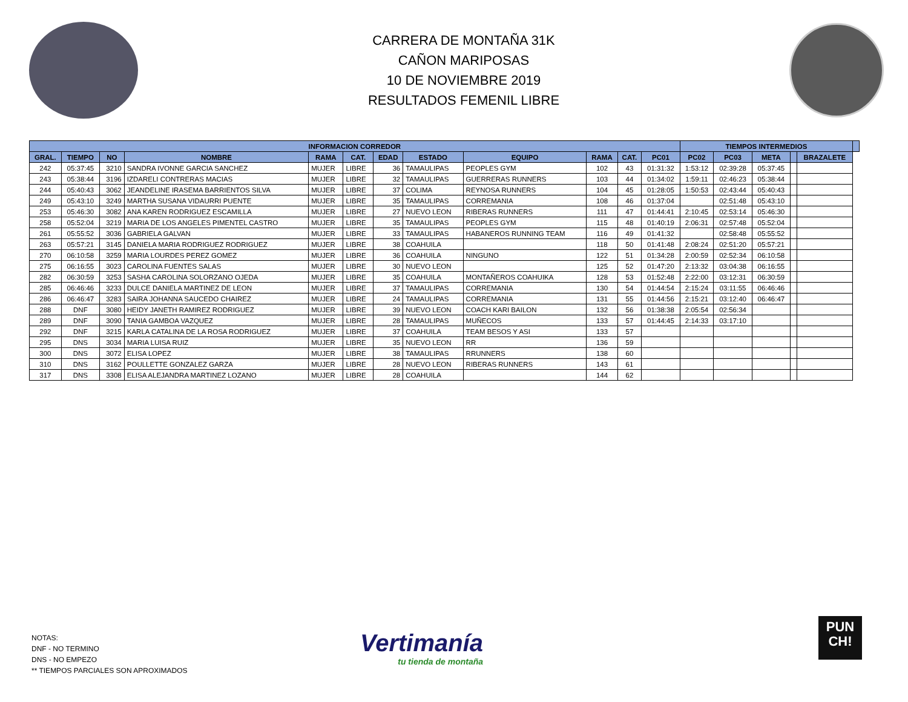CARRERA DE MONTAÑA 31K
CAÑON MARIPOSAS
10 DE NOVIEMBRE 2019
RESULTADOS FEMENIL LIBRE
| INFORMACION CORREDOR | | | | | | | | | | | | TIEMPOS INTERMEDIOS | | | | | |
| --- | --- | --- | --- | --- | --- | --- | --- | --- | --- | --- | --- | --- | --- | --- | --- | --- | --- |
| GRAL. | TIEMPO | NO | NOMBRE | RAMA | CAT. | EDAD | ESTADO | EQUIPO | RAMA | CAT. | | PC01 | PC02 | PC03 | META | | BRAZALETE |
| 242 | 05:37:45 | 3210 | SANDRA IVONNE GARCIA SANCHEZ | MUJER | LIBRE | 36 | TAMAULIPAS | PEOPLES GYM | 102 | 43 | 01:31:32 | 1:53:12 | 02:39:28 | 05:37:45 | | | |
| 243 | 05:38:44 | 3196 | IZDARELI CONTRERAS MACIAS | MUJER | LIBRE | 32 | TAMAULIPAS | GUERRERAS RUNNERS | 103 | 44 | 01:34:02 | 1:59:11 | 02:46:23 | 05:38:44 | | | |
| 244 | 05:40:43 | 3062 | JEANDELINE IRASEMA BARRIENTOS SILVA | MUJER | LIBRE | 37 | COLIMA | REYNOSA RUNNERS | 104 | 45 | 01:28:05 | 1:50:53 | 02:43:44 | 05:40:43 | | | |
| 249 | 05:43:10 | 3249 | MARTHA SUSANA VIDAURRI PUENTE | MUJER | LIBRE | 35 | TAMAULIPAS | CORREMANIA | 108 | 46 | 01:37:04 | | 02:51:48 | 05:43:10 | | | |
| 253 | 05:46:30 | 3082 | ANA KAREN RODRIGUEZ ESCAMILLA | MUJER | LIBRE | 27 | NUEVO LEON | RIBERAS RUNNERS | 111 | 47 | 01:44:41 | 2:10:45 | 02:53:14 | 05:46:30 | | | |
| 258 | 05:52:04 | 3219 | MARIA DE LOS ANGELES PIMENTEL CASTRO | MUJER | LIBRE | 35 | TAMAULIPAS | PEOPLES GYM | 115 | 48 | 01:40:19 | 2:06:31 | 02:57:48 | 05:52:04 | | | |
| 261 | 05:55:52 | 3036 | GABRIELA GALVAN | MUJER | LIBRE | 33 | TAMAULIPAS | HABANEROS RUNNING TEAM | 116 | 49 | 01:41:32 | | 02:58:48 | 05:55:52 | | | |
| 263 | 05:57:21 | 3145 | DANIELA MARIA RODRIGUEZ RODRIGUEZ | MUJER | LIBRE | 38 | COAHUILA | | 118 | 50 | 01:41:48 | 2:08:24 | 02:51:20 | 05:57:21 | | | |
| 270 | 06:10:58 | 3259 | MARIA LOURDES PEREZ GOMEZ | MUJER | LIBRE | 36 | COAHUILA | NINGUNO | 122 | 51 | 01:34:28 | 2:00:59 | 02:52:34 | 06:10:58 | | | |
| 275 | 06:16:55 | 3023 | CAROLINA FUENTES SALAS | MUJER | LIBRE | 30 | NUEVO LEON | | 125 | 52 | 01:47:20 | 2:13:32 | 03:04:38 | 06:16:55 | | | |
| 282 | 06:30:59 | 3253 | SASHA CAROLINA SOLORZANO OJEDA | MUJER | LIBRE | 35 | COAHUILA | MONTAÑEROS COAHUIKA | 128 | 53 | 01:52:48 | 2:22:00 | 03:12:31 | 06:30:59 | | | |
| 285 | 06:46:46 | 3233 | DULCE DANIELA MARTINEZ DE LEON | MUJER | LIBRE | 37 | TAMAULIPAS | CORREMANIA | 130 | 54 | 01:44:54 | 2:15:24 | 03:11:55 | 06:46:46 | | | |
| 286 | 06:46:47 | 3283 | SAIRA JOHANNA SAUCEDO CHAIREZ | MUJER | LIBRE | 24 | TAMAULIPAS | CORREMANIA | 131 | 55 | 01:44:56 | 2:15:21 | 03:12:40 | 06:46:47 | | | |
| 288 | DNF | 3080 | HEIDY JANETH RAMIREZ RODRIGUEZ | MUJER | LIBRE | 39 | NUEVO LEON | COACH KARI BAILON | 132 | 56 | 01:38:38 | 2:05:54 | 02:56:34 | | | | |
| 289 | DNF | 3090 | TANIA GAMBOA VAZQUEZ | MUJER | LIBRE | 28 | TAMAULIPAS | MUÑECOS | 133 | 57 | 01:44:45 | 2:14:33 | 03:17:10 | | | | |
| 292 | DNF | 3215 | KARLA CATALINA DE LA ROSA RODRIGUEZ | MUJER | LIBRE | 37 | COAHUILA | TEAM BESOS Y ASI | 133 | 57 | | | | | | | |
| 295 | DNS | 3034 | MARIA LUISA RUIZ | MUJER | LIBRE | 35 | NUEVO LEON | RR | 136 | 59 | | | | | | | |
| 300 | DNS | 3072 | ELISA LOPEZ | MUJER | LIBRE | 38 | TAMAULIPAS | RRUNNERS | 138 | 60 | | | | | | | |
| 310 | DNS | 3162 | POULLETTE GONZALEZ GARZA | MUJER | LIBRE | 28 | NUEVO LEON | RIBERAS RUNNERS | 143 | 61 | | | | | | | |
| 317 | DNS | 3308 | ELISA ALEJANDRA MARTINEZ LOZANO | MUJER | LIBRE | 28 | COAHUILA | | 144 | 62 | | | | | | | |
NOTAS:
DNF - NO TERMINO
DNS - NO EMPEZO
** TIEMPOS PARCIALES SON APROXIMADOS
Vertimanía
tu tienda de montaña
PUN
CH!